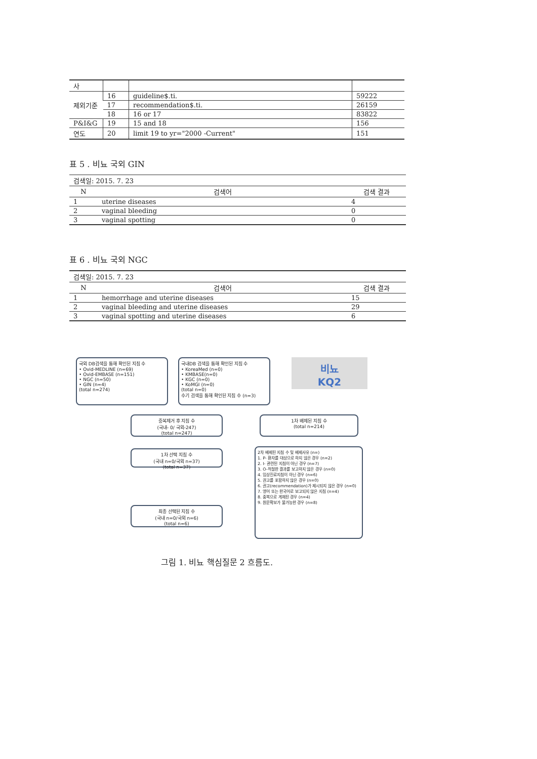| 사 | | | |
| 제외기준 | 16 | guideline$.ti. | 59222 |
| | 17 | recommendation$.ti. | 26159 |
| | 18 | 16 or 17 | 83822 |
| P&I&G | 19 | 15 and 18 | 156 |
| 연도 | 20 | limit 19 to yr="2000 -Current" | 151 |
표 5 . 비뇨 국외 GIN
| 검색일: 2015. 7. 23 | | |
| N | 검색어 | 검색 결과 |
| 1 | uterine diseases | 4 |
| 2 | vaginal bleeding | 0 |
| 3 | vaginal spotting | 0 |
표 6 . 비뇨 국외 NGC
| 검색일: 2015. 7. 23 | | |
| N | 검색어 | 검색 결과 |
| 1 | hemorrhage and uterine diseases | 15 |
| 2 | vaginal bleeding and uterine diseases | 29 |
| 3 | vaginal spotting and uterine diseases | 6 |
국외 DB검색을 통해 확인된 지침 수
• Ovid-MEDLINE (n=69)
• Ovid-EMBASE (n=151)
• NGC (n=50)
• GIN (n=4)
(total n=274)
국내DB 검색을 통해 확인된 지침 수
• KoreaMed (n=0)
• KMBASE(n=0)
• KGC (n=0)
• KoMGI (n=0)
(total n=0)
수기 검색을 통해 확인된 지침 수 (n=3)
비뇨
KQ2
중복제거 후 지침 수
(국내- 0/ 국외-247)
(total n=247)
1차 배제된 지침 수
(total n=214)
1차 선택 지침 수
(국내 n=0/국외 n=37)
(total n=37)
2차 배제된 지침 수 및 배제사유 (n=)
1. P- 환자를 대상으로 하지 않은 경우 (n=2)
2. I- 관련된 지침이 아닌 경우 (n=7)
3. O-적절한 결과를 보고하지 않은 경우 (n=0)
4. 임상진료지침이 아닌 경우 (n=6)
5. 권고를 포함하지 않은 경우 (n=0)
6. 권고(recommendation)가 제시되지 않은 경우 (n=0)
7. 영어 또는 한국어로 보고되지 않은 지침 (n=4)
8. 중복으로 게재된 경우 (n=4)
9. 원문확보가 불가능한 경우 (n=8)
최종 선택된 지침 수
(국내 n=0/국외 n=6)
(total n=6)
그림 1. 비뇨 핵심질문 2 흐름도.